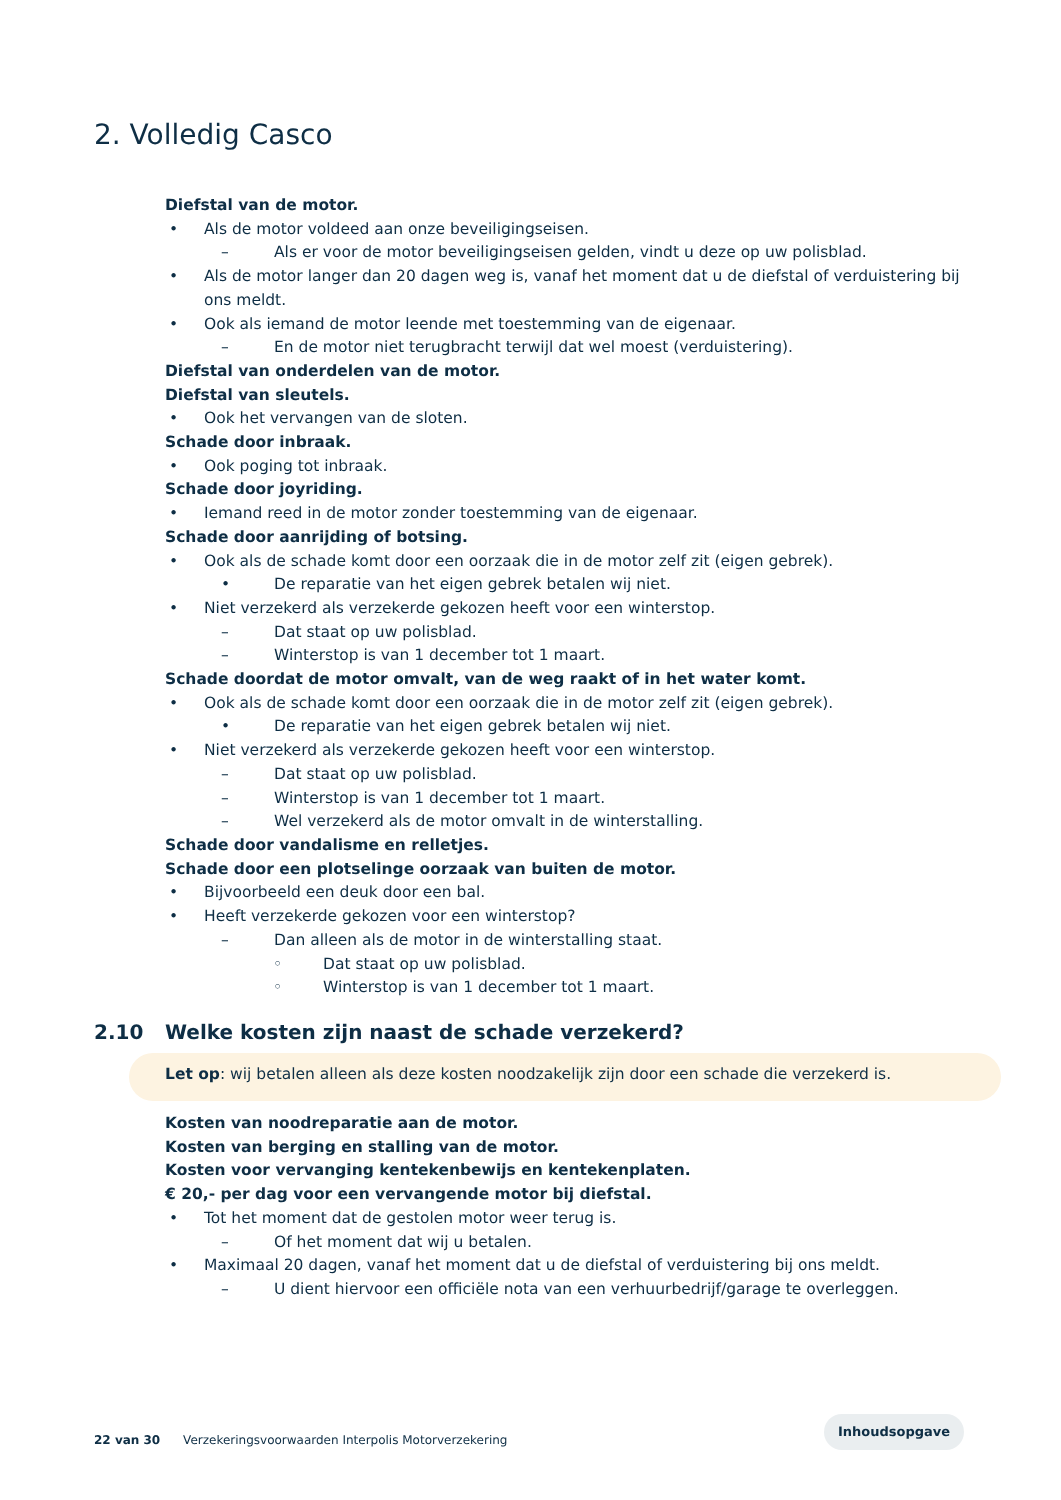2. Volledig Casco
Diefstal van de motor.
• Als de motor voldeed aan onze beveiligingseisen.
– Als er voor de motor beveiligingseisen gelden, vindt u deze op uw polisblad.
• Als de motor langer dan 20 dagen weg is, vanaf het moment dat u de diefstal of verduistering bij ons meldt.
• Ook als iemand de motor leende met toestemming van de eigenaar.
– En de motor niet terugbracht terwijl dat wel moest (verduistering).
Diefstal van onderdelen van de motor.
Diefstal van sleutels.
• Ook het vervangen van de sloten.
Schade door inbraak.
• Ook poging tot inbraak.
Schade door joyriding.
• Iemand reed in de motor zonder toestemming van de eigenaar.
Schade door aanrijding of botsing.
• Ook als de schade komt door een oorzaak die in de motor zelf zit (eigen gebrek).
• De reparatie van het eigen gebrek betalen wij niet.
• Niet verzekerd als verzekerde gekozen heeft voor een winterstop.
– Dat staat op uw polisblad.
– Winterstop is van 1 december tot 1 maart.
Schade doordat de motor omvalt, van de weg raakt of in het water komt.
• Ook als de schade komt door een oorzaak die in de motor zelf zit (eigen gebrek).
• De reparatie van het eigen gebrek betalen wij niet.
• Niet verzekerd als verzekerde gekozen heeft voor een winterstop.
– Dat staat op uw polisblad.
– Winterstop is van 1 december tot 1 maart.
– Wel verzekerd als de motor omvalt in de winterstalling.
Schade door vandalisme en relletjes.
Schade door een plotselinge oorzaak van buiten de motor.
• Bijvoorbeeld een deuk door een bal.
• Heeft verzekerde gekozen voor een winterstop?
– Dan alleen als de motor in de winterstalling staat.
◦ Dat staat op uw polisblad.
◦ Winterstop is van 1 december tot 1 maart.
2.10 Welke kosten zijn naast de schade verzekerd?
Let op: wij betalen alleen als deze kosten noodzakelijk zijn door een schade die verzekerd is.
Kosten van noodreparatie aan de motor.
Kosten van berging en stalling van de motor.
Kosten voor vervanging kentekenbewijs en kentekenplaten.
€ 20,- per dag voor een vervangende motor bij diefstal.
• Tot het moment dat de gestolen motor weer terug is.
– Of het moment dat wij u betalen.
• Maximaal 20 dagen, vanaf het moment dat u de diefstal of verduistering bij ons meldt.
– U dient hiervoor een officiële nota van een verhuurbedrijf/garage te overleggen.
Inhoudsopgave
22 van 30 Verzekeringsvoorwaarden Interpolis Motorverzekering